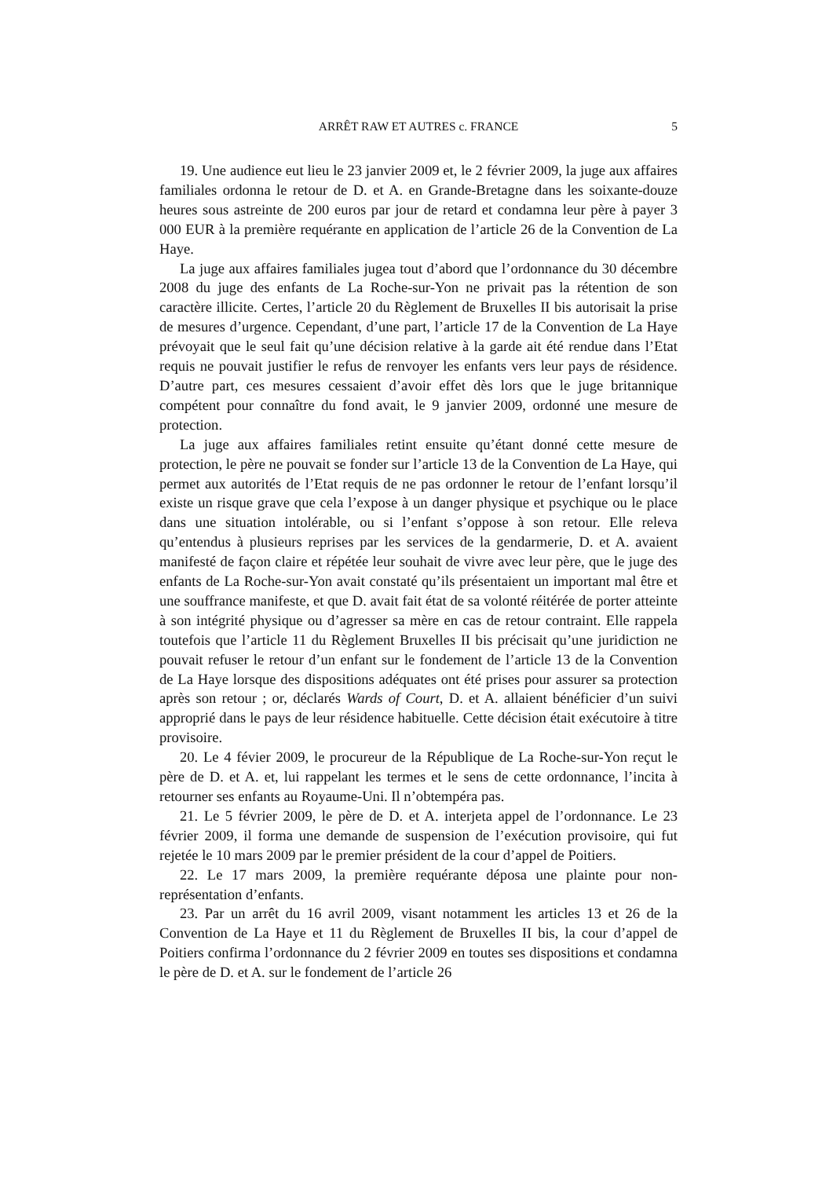ARRÊT RAW ET AUTRES c. FRANCE
5
19. Une audience eut lieu le 23 janvier 2009 et, le 2 février 2009, la juge aux affaires familiales ordonna le retour de D. et A. en Grande-Bretagne dans les soixante-douze heures sous astreinte de 200 euros par jour de retard et condamna leur père à payer 3 000 EUR à la première requérante en application de l’article 26 de la Convention de La Haye.
La juge aux affaires familiales jugea tout d’abord que l’ordonnance du 30 décembre 2008 du juge des enfants de La Roche-sur-Yon ne privait pas la rétention de son caractère illicite. Certes, l’article 20 du Règlement de Bruxelles II bis autorisait la prise de mesures d’urgence. Cependant, d’une part, l’article 17 de la Convention de La Haye prévoyait que le seul fait qu’une décision relative à la garde ait été rendue dans l’Etat requis ne pouvait justifier le refus de renvoyer les enfants vers leur pays de résidence. D’autre part, ces mesures cessaient d’avoir effet dès lors que le juge britannique compétent pour connaître du fond avait, le 9 janvier 2009, ordonné une mesure de protection.
La juge aux affaires familiales retint ensuite qu’étant donné cette mesure de protection, le père ne pouvait se fonder sur l’article 13 de la Convention de La Haye, qui permet aux autorités de l’Etat requis de ne pas ordonner le retour de l’enfant lorsqu’il existe un risque grave que cela l’expose à un danger physique et psychique ou le place dans une situation intolérable, ou si l’enfant s’oppose à son retour. Elle releva qu’entendus à plusieurs reprises par les services de la gendarmerie, D. et A. avaient manifesté de façon claire et répétée leur souhait de vivre avec leur père, que le juge des enfants de La Roche-sur-Yon avait constaté qu’ils présentaient un important mal être et une souffrance manifeste, et que D. avait fait état de sa volonté réitérée de porter atteinte à son intégrité physique ou d’agresser sa mère en cas de retour contraint. Elle rappela toutefois que l’article 11 du Règlement Bruxelles II bis précisait qu’une juridiction ne pouvait refuser le retour d’un enfant sur le fondement de l’article 13 de la Convention de La Haye lorsque des dispositions adéquates ont été prises pour assurer sa protection après son retour ; or, déclarés Wards of Court, D. et A. allaient bénéficier d’un suivi approprié dans le pays de leur résidence habituelle. Cette décision était exécutoire à titre provisoire.
20. Le 4 févier 2009, le procureur de la République de La Roche-sur-Yon reçut le père de D. et A. et, lui rappelant les termes et le sens de cette ordonnance, l’incita à retourner ses enfants au Royaume-Uni. Il n’obtempéra pas.
21. Le 5 février 2009, le père de D. et A. interjeta appel de l’ordonnance. Le 23 février 2009, il forma une demande de suspension de l’exécution provisoire, qui fut rejetée le 10 mars 2009 par le premier président de la cour d’appel de Poitiers.
22. Le 17 mars 2009, la première requérante déposa une plainte pour non-représentation d’enfants.
23. Par un arrêt du 16 avril 2009, visant notamment les articles 13 et 26 de la Convention de La Haye et 11 du Règlement de Bruxelles II bis, la cour d’appel de Poitiers confirma l’ordonnance du 2 février 2009 en toutes ses dispositions et condamna le père de D. et A. sur le fondement de l’article 26